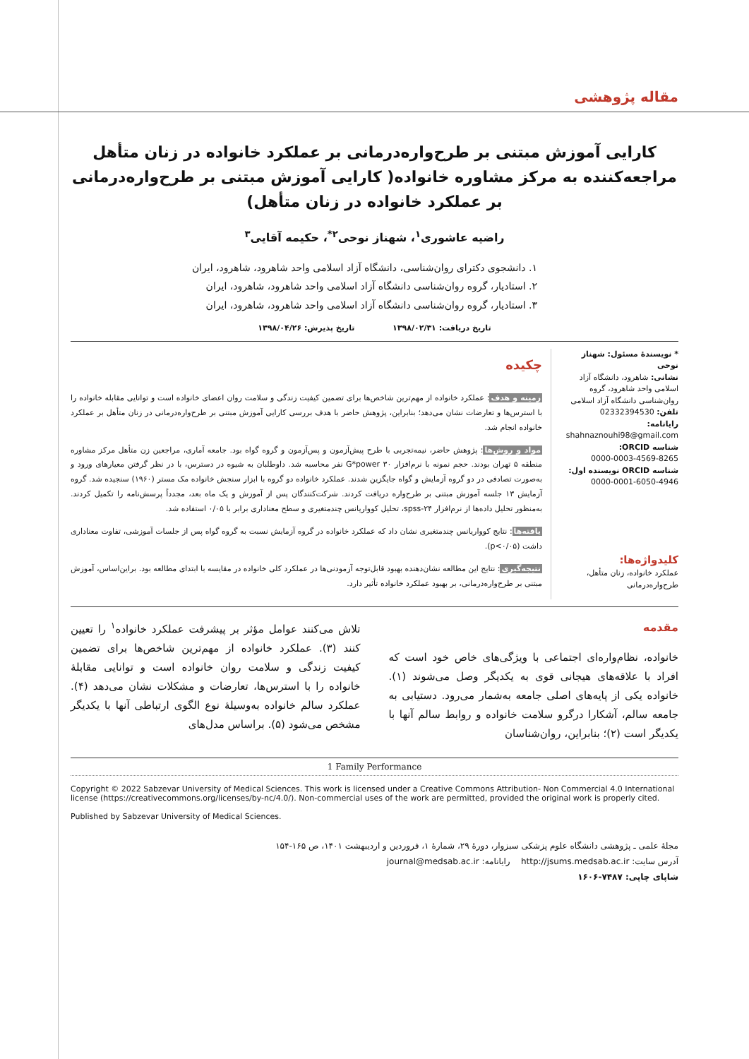مقاله پژوهشی
کارایی آموزش مبتنی بر طرح‌واره‌درمانی بر عملکرد خانواده در زنان متأهل مراجعه‌کننده به مرکز مشاوره خانواده( کارایی آموزش مبتنی بر طرح‌واره‌درمانی بر عملکرد خانواده در زنان متأهل)
راضیه عاشوری<sup>۱</sup>، شهناز نوحی<sup>۲*</sup>، حکیمه آقایی<sup>۳</sup>
۱. دانشجوی دکترای روان‌شناسی، دانشگاه آزاد اسلامی واحد شاهرود، شاهرود، ایران
۲. استادیار، گروه روان‌شناسی دانشگاه آزاد اسلامی واحد شاهرود، شاهرود، ایران
۳. استادیار، گروه روان‌شناسی دانشگاه آزاد اسلامی واحد شاهرود، شاهرود، ایران
تاریخ دریافت: ۱۳۹۸/۰۲/۳۱ تاریخ پذیرش: ۱۳۹۸/۰۴/۲۶
* نویسندهٔ مسئول: شهناز نوحی
نشانی: شاهرود، دانشگاه آزاد اسلامی واحد شاهرود، گروه روان‌شناسی دانشگاه آزاد اسلامی
تلفن: 02332394530
رایانامه:
shahnaznouhi98@gmail.com
شناسه ORCID:
0000-0003-4569-8265
شناسه ORCID نویسنده اول:
0000-0001-6050-4946
کلیدواژه‌ها:
عملکرد خانواده، زنان متأهل، طرح‌واره‌درمانی
چکیده
زمینه و هدف: عملکرد خانواده از مهم‌ترین شاخص‌ها برای تضمین کیفیت زندگی و سلامت روان اعضای خانواده است و توانایی مقابله خانواده را با استرس‌ها و تعارضات نشان می‌دهد؛ بنابراین، پژوهش حاضر با هدف بررسی کارایی آموزش مبتنی بر طرح‌واره‌درمانی در زنان متأهل بر عملکرد خانواده انجام شد.
مواد و روش‌ها: پژوهش حاضر، نیمه‌تجربی با طرح پیش‌آزمون و پس‌آزمون و گروه گواه بود. جامعه آماری، مراجعین زن متأهل مرکز مشاوره منطقه ۵ تهران بودند. حجم نمونه با نرم‌افزار G*power ۳۰ نفر محاسبه شد. داوطلبان به شیوه در دسترس، با در نظر گرفتن معیارهای ورود و به‌صورت تصادفی در دو گروه آزمایش و گواه جایگزین شدند. عملکرد خانواده دو گروه با ابزار سنجش خانواده مک مستر (۱۹۶۰) سنجیده شد. گروه آزمایش ۱۳ جلسه آموزش مبتنی بر طرح‌واره دریافت کردند. شرکت‌کنندگان پس از آموزش و یک ماه بعد، مجدداً پرسش‌نامه را تکمیل کردند. به‌منظور تحلیل داده‌ها از نرم‌افزار spss-۲۴، تحلیل کوواریانس چندمتغیری و سطح معناداری برابر با ۰/۰۵ استفاده شد.
یافته‌ها: نتایج کوواریانس چندمتغیری نشان داد که عملکرد خانواده در گروه آزمایش نسبت به گروه گواه پس از جلسات آموزشی، تفاوت معناداری داشت (p<۰/۰۵).
نتیجه‌گیری: نتایج این مطالعه نشان‌دهنده بهبود قابل‌توجه آزمودنی‌ها در عملکرد کلی خانواده در مقایسه با ابتدای مطالعه بود. براین‌اساس، آموزش مبتنی بر طرح‌واره‌درمانی، بر بهبود عملکرد خانواده تأثیر دارد.
مقدمه
خانواده، نظام‌واره‌ای اجتماعی با ویژگی‌های خاص خود است که افراد با علاقه‌های هیجانی قوی به یکدیگر وصل می‌شوند (۱). خانواده یکی از پایه‌های اصلی جامعه به‌شمار می‌رود. دستیابی به جامعه سالم، آشکارا درگرو سلامت خانواده و روابط سالم آنها با یکدیگر است (۲)؛ بنابراین، روان‌شناسان
تلاش می‌کنند عوامل مؤثر بر پیشرفت عملکرد خانواده<sup>۱</sup> را تعیین کنند (۳). عملکرد خانواده از مهم‌ترین شاخص‌ها برای تضمین کیفیت زندگی و سلامت روان خانواده است و توانایی مقابلهٔ خانواده را با استرس‌ها، تعارضات و مشکلات نشان می‌دهد (۴). عملکرد سالم خانواده به‌وسیلهٔ نوع الگوی ارتباطی آنها با یکدیگر مشخص می‌شود (۵). براساس مدل‌های
1 Family Performance
Copyright © 2022 Sabzevar University of Medical Sciences. This work is licensed under a Creative Commons Attribution- Non Commercial 4.0 International license (https://creativecommons.org/licenses/by-nc/4.0/). Non-commercial uses of the work are permitted, provided the original work is properly cited.
Published by Sabzevar University of Medical Sciences.
مجلهٔ علمی ـ پژوهشی دانشگاه علوم پزشکی سبزوار، دورهٔ ۲۹، شمارهٔ ۱، فروردین و اردیبهشت ۱۴۰۱، ص ۱۶۵-۱۵۴
آدرس سایت: http://jsums.medsab.ac.ir رایانامه: journal@medsab.ac.ir
شاپای چاپی: ۷۴۸۷-۱۶۰۶